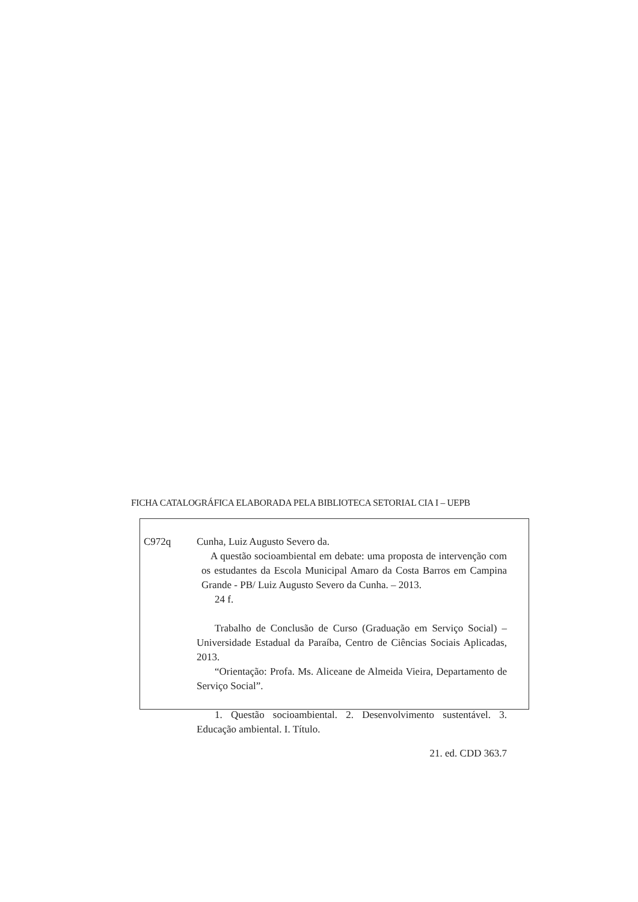FICHA CATALOGRÁFICA ELABORADA PELA BIBLIOTECA SETORIAL CIA I – UEPB
C972q Cunha, Luiz Augusto Severo da.
A questão socioambiental em debate: uma proposta de intervenção com os estudantes da Escola Municipal Amaro da Costa Barros em Campina Grande - PB/ Luiz Augusto Severo da Cunha. – 2013.
24 f.
Trabalho de Conclusão de Curso (Graduação em Serviço Social) – Universidade Estadual da Paraíba, Centro de Ciências Sociais Aplicadas, 2013.
“Orientação: Profa. Ms. Aliceane de Almeida Vieira, Departamento de Serviço Social”.
1. Questão socioambiental. 2. Desenvolvimento sustentável. 3. Educação ambiental. I. Título.
21. ed. CDD 363.7